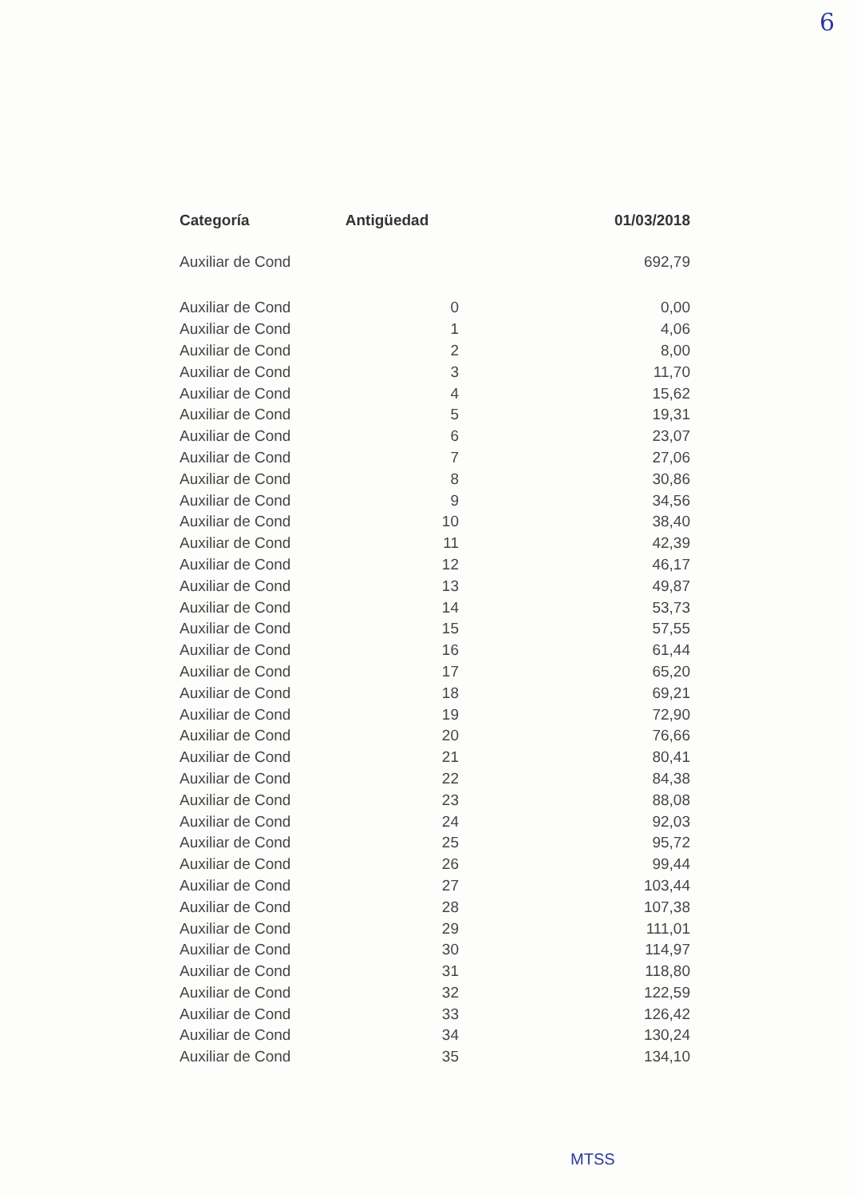6
| Categoría | Antigüedad | 01/03/2018 |
| --- | --- | --- |
| Auxiliar de Cond | | 692,79 |
| Auxiliar de Cond | 0 | 0,00 |
| Auxiliar de Cond | 1 | 4,06 |
| Auxiliar de Cond | 2 | 8,00 |
| Auxiliar de Cond | 3 | 11,70 |
| Auxiliar de Cond | 4 | 15,62 |
| Auxiliar de Cond | 5 | 19,31 |
| Auxiliar de Cond | 6 | 23,07 |
| Auxiliar de Cond | 7 | 27,06 |
| Auxiliar de Cond | 8 | 30,86 |
| Auxiliar de Cond | 9 | 34,56 |
| Auxiliar de Cond | 10 | 38,40 |
| Auxiliar de Cond | 11 | 42,39 |
| Auxiliar de Cond | 12 | 46,17 |
| Auxiliar de Cond | 13 | 49,87 |
| Auxiliar de Cond | 14 | 53,73 |
| Auxiliar de Cond | 15 | 57,55 |
| Auxiliar de Cond | 16 | 61,44 |
| Auxiliar de Cond | 17 | 65,20 |
| Auxiliar de Cond | 18 | 69,21 |
| Auxiliar de Cond | 19 | 72,90 |
| Auxiliar de Cond | 20 | 76,66 |
| Auxiliar de Cond | 21 | 80,41 |
| Auxiliar de Cond | 22 | 84,38 |
| Auxiliar de Cond | 23 | 88,08 |
| Auxiliar de Cond | 24 | 92,03 |
| Auxiliar de Cond | 25 | 95,72 |
| Auxiliar de Cond | 26 | 99,44 |
| Auxiliar de Cond | 27 | 103,44 |
| Auxiliar de Cond | 28 | 107,38 |
| Auxiliar de Cond | 29 | 111,01 |
| Auxiliar de Cond | 30 | 114,97 |
| Auxiliar de Cond | 31 | 118,80 |
| Auxiliar de Cond | 32 | 122,59 |
| Auxiliar de Cond | 33 | 126,42 |
| Auxiliar de Cond | 34 | 130,24 |
| Auxiliar de Cond | 35 | 134,10 |
MTSS